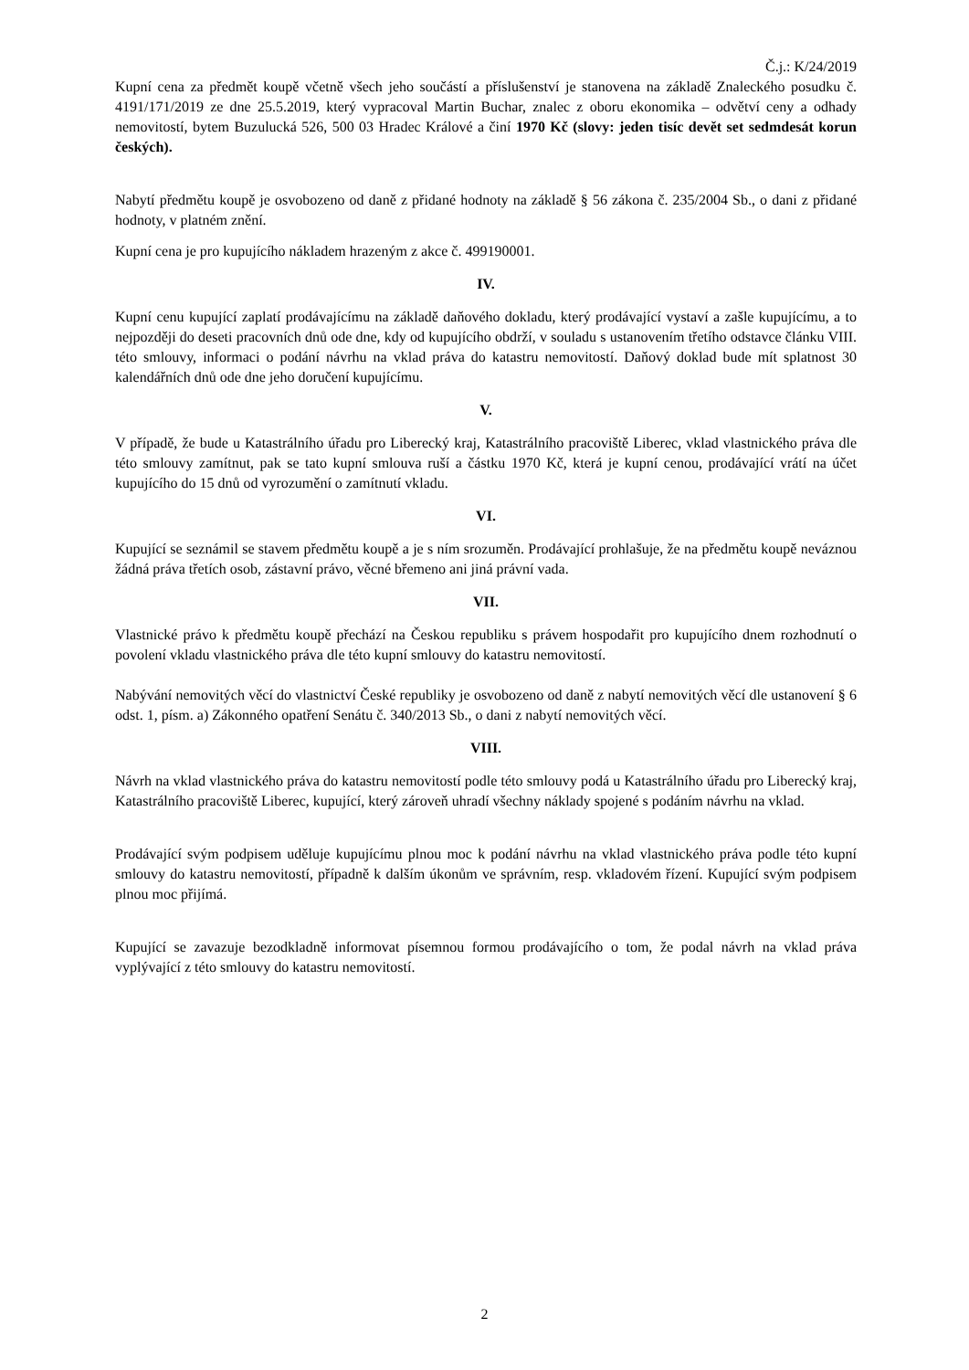Č.j.: K/24/2019
Kupní cena za předmět koupě včetně všech jeho součástí a příslušenství je stanovena na základě Znaleckého posudku č. 4191/171/2019 ze dne 25.5.2019, který vypracoval Martin Buchar, znalec z oboru ekonomika – odvětví ceny a odhady nemovitostí, bytem Buzulucká 526, 500 03 Hradec Králové a činí 1970 Kč (slovy: jeden tisíc devět set sedmdesát korun českých).
Nabytí předmětu koupě je osvobozeno od daně z přidané hodnoty na základě § 56 zákona č. 235/2004 Sb., o dani z přidané hodnoty, v platném znění.
Kupní cena je pro kupujícího nákladem hrazeným z akce č. 499190001.
IV.
Kupní cenu kupující zaplatí prodávajícímu na základě daňového dokladu, který prodávající vystaví a zašle kupujícímu, a to nejpozději do deseti pracovních dnů ode dne, kdy od kupujícího obdrží, v souladu s ustanovením třetího odstavce článku VIII. této smlouvy, informaci o podání návrhu na vklad práva do katastru nemovitostí. Daňový doklad bude mít splatnost 30 kalendářních dnů ode dne jeho doručení kupujícímu.
V.
V případě, že bude u Katastrálního úřadu pro Liberecký kraj, Katastrálního pracoviště Liberec, vklad vlastnického práva dle této smlouvy zamítnut, pak se tato kupní smlouva ruší a částku 1970 Kč, která je kupní cenou, prodávající vrátí na účet kupujícího do 15 dnů od vyrozumění o zamítnutí vkladu.
VI.
Kupující se seznámil se stavem předmětu koupě a je s ním srozuměn. Prodávající prohlašuje, že na předmětu koupě neváznou žádná práva třetích osob, zástavní právo, věcné břemeno ani jiná právní vada.
VII.
Vlastnické právo k předmětu koupě přechází na Českou republiku s právem hospodařit pro kupujícího dnem rozhodnutí o povolení vkladu vlastnického práva dle této kupní smlouvy do katastru nemovitostí.
Nabývání nemovitých věcí do vlastnictví České republiky je osvobozeno od daně z nabytí nemovitých věcí dle ustanovení § 6 odst. 1, písm. a) Zákonného opatření Senátu č. 340/2013 Sb., o dani z nabytí nemovitých věcí.
VIII.
Návrh na vklad vlastnického práva do katastru nemovitostí podle této smlouvy podá u Katastrálního úřadu pro Liberecký kraj, Katastrálního pracoviště Liberec, kupující, který zároveň uhradí všechny náklady spojené s podáním návrhu na vklad.
Prodávající svým podpisem uděluje kupujícímu plnou moc k podání návrhu na vklad vlastnického práva podle této kupní smlouvy do katastru nemovitostí, případně k dalším úkonům ve správním, resp. vkladovém řízení. Kupující svým podpisem plnou moc přijímá.
Kupující se zavazuje bezodkladně informovat písemnou formou prodávajícího o tom, že podal návrh na vklad práva vyplývající z této smlouvy do katastru nemovitostí.
2